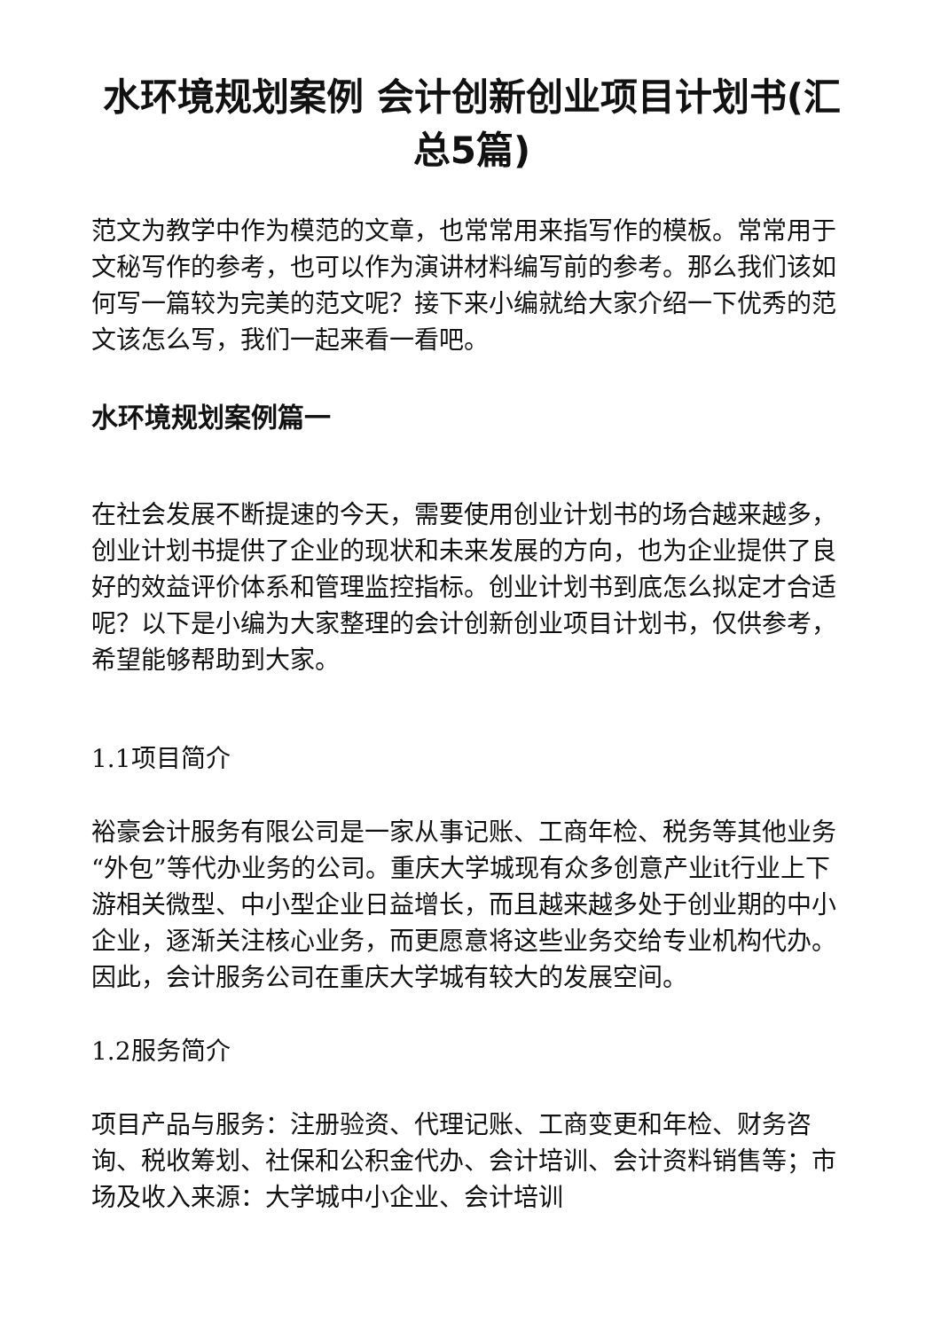水环境规划案例 会计创新创业项目计划书(汇总5篇)
范文为教学中作为模范的文章，也常常用来指写作的模板。常常用于文秘写作的参考，也可以作为演讲材料编写前的参考。那么我们该如何写一篇较为完美的范文呢？接下来小编就给大家介绍一下优秀的范文该怎么写，我们一起来看一看吧。
水环境规划案例篇一
在社会发展不断提速的今天，需要使用创业计划书的场合越来越多，创业计划书提供了企业的现状和未来发展的方向，也为企业提供了良好的效益评价体系和管理监控指标。创业计划书到底怎么拟定才合适呢？以下是小编为大家整理的会计创新创业项目计划书，仅供参考，希望能够帮助到大家。
1.1项目简介
裕豪会计服务有限公司是一家从事记账、工商年检、税务等其他业务“外包”等代办业务的公司。重庆大学城现有众多创意产业it行业上下游相关微型、中小型企业日益增长，而且越来越多处于创业期的中小企业，逐渐关注核心业务，而更愿意将这些业务交给专业机构代办。因此，会计服务公司在重庆大学城有较大的发展空间。
1.2服务简介
项目产品与服务：注册验资、代理记账、工商变更和年检、财务咨询、税收筹划、社保和公积金代办、会计培训、会计资料销售等；市场及收入来源：大学城中小企业、会计培训